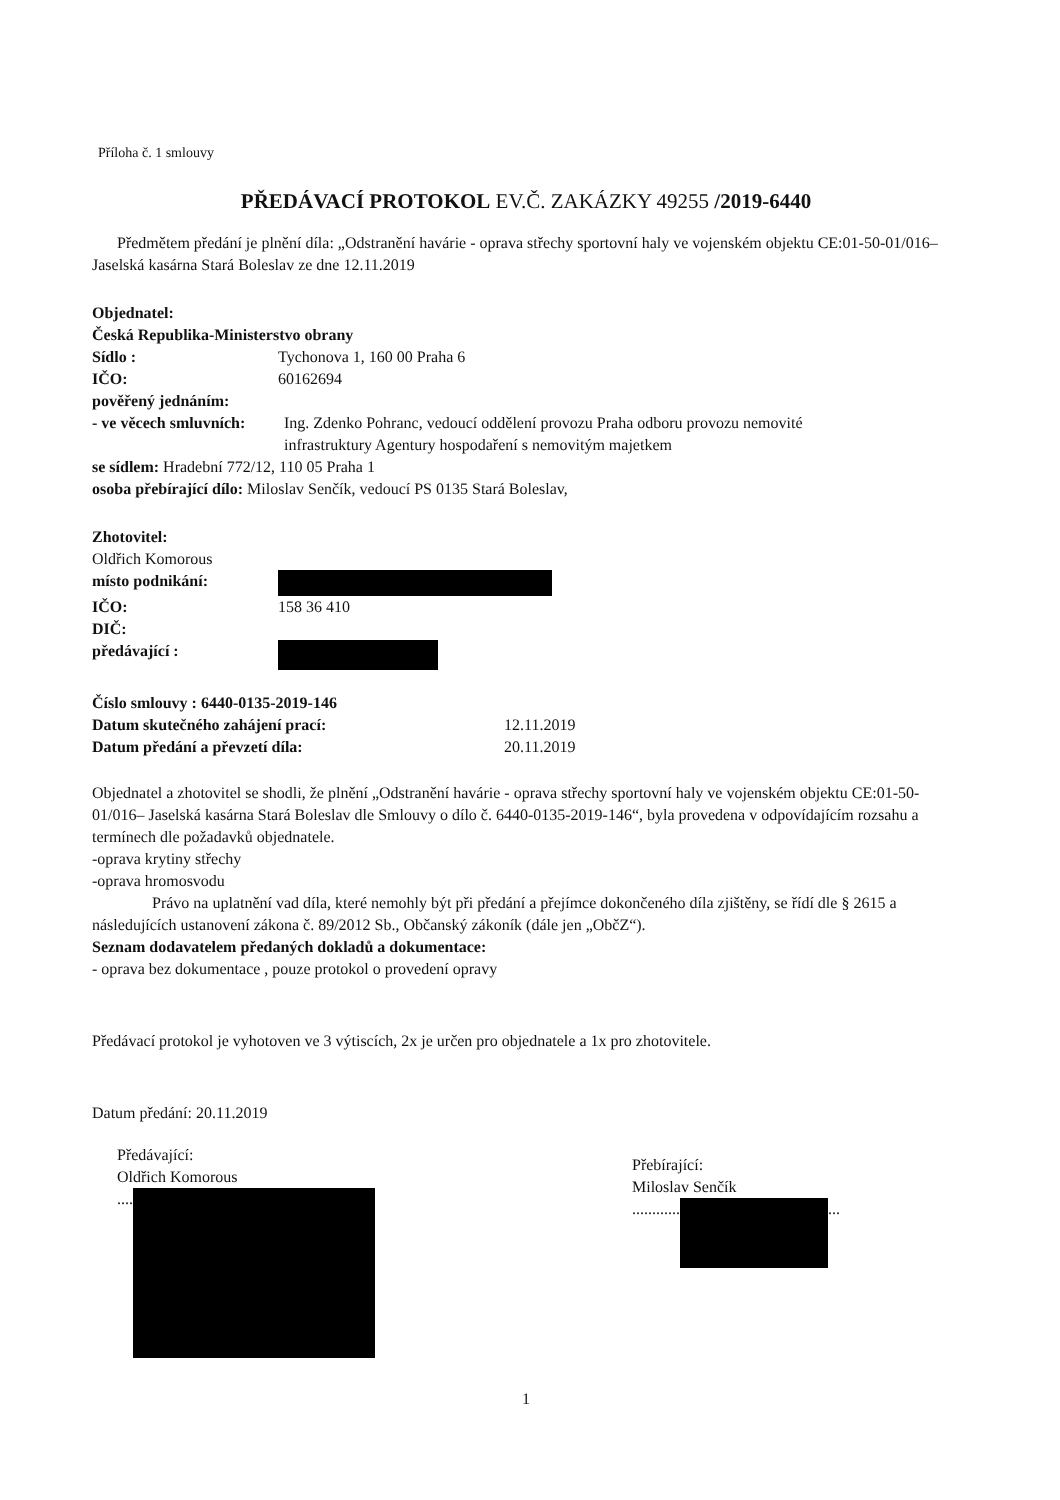Příloha č. 1 smlouvy
PŘEDÁVACÍ PROTOKOL EV.Č. ZAKÁZKY 49255 /2019-6440
Předmětem předání je plnění díla: „Odstranění havárie - oprava střechy sportovní haly ve vojenském objektu CE:01-50-01/016– Jaselská kasárna Stará Boleslav ze dne 12.11.2019
Objednatel:
Česká Republika-Ministerstvo obrany
Sídlo : Tychonova 1, 160 00 Praha 6
IČO: 60162694
pověřený jednáním:
- ve věcech smluvních: Ing. Zdenko Pohranc, vedoucí oddělení provozu Praha odboru provozu nemovité infrastruktury Agentury hospodaření s nemovitým majetkem
se sídlem: Hradební 772/12, 110 05 Praha 1
osoba přebírající dílo: Miloslav Senčík, vedoucí PS 0135 Stará Boleslav,
Zhotovitel:
Oldřich Komorous
místo podnikání:
IČO: 158 36 410
DIČ:
předávající :
Číslo smlouvy : 6440-0135-2019-146
Datum skutečného zahájení prací: 12.11.2019
Datum předání a převzetí díla: 20.11.2019
Objednatel a zhotovitel se shodli, že plnění „Odstranění havárie - oprava střechy sportovní haly ve vojenském objektu CE:01-50-01/016– Jaselská kasárna Stará Boleslav dle Smlouvy o dílo č. 6440-0135-2019-146“, byla provedena v odpovídajícím rozsahu a termínech dle požadavků objednatele.
-oprava krytiny střechy
-oprava hromosvodu
Právo na uplatnění vad díla, které nemohly být při předání a přejímce dokončeného díla zjištěny, se řídí dle § 2615 a následujících ustanovení zákona č. 89/2012 Sb., Občanský zákoník (dále jen „ObčZ“).
Seznam dodavatelem předaných dokladů a dokumentace:
- oprava bez dokumentace , pouze protokol o provedení opravy
Předávací protokol je vyhotoven ve 3 výtiscích, 2x je určen pro objednatele a 1x pro zhotovitele.
Datum předání: 20.11.2019
Předávající:
Oldřich Komorous
....
Přebírající:
Miloslav Senčík
............ ...
1